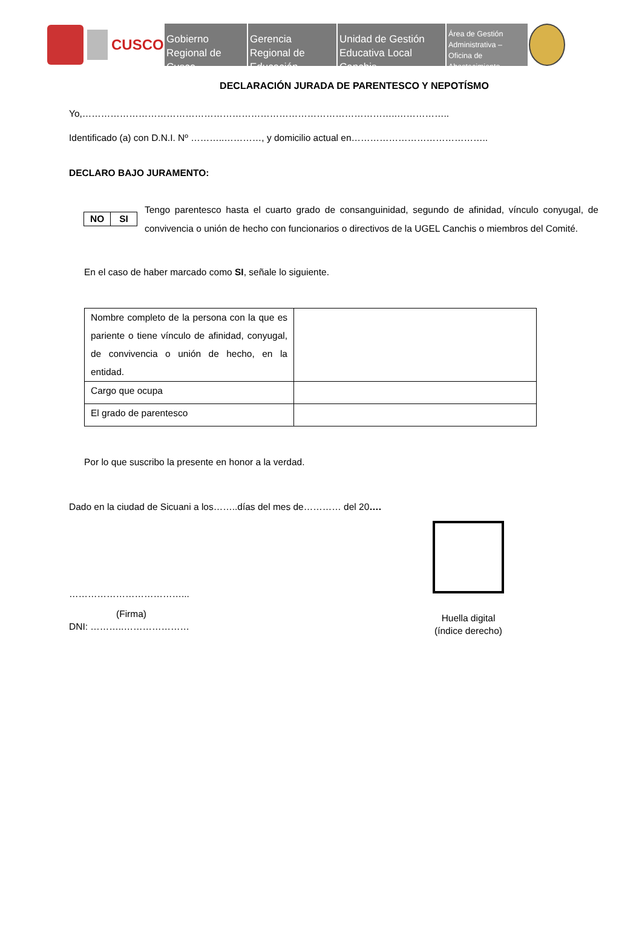CUSCO
Gobierno Regional de Cusco
Gerencia Regional de Educación
Unidad de Gestión Educativa Local Canchis
Área de Gestión Administrativa – Oficina de Abastecimiento
DECLARACIÓN JURADA DE PARENTESCO Y NEPOTÍSMO
Yo,………………………………………………………………………………………..……………..
Identificado (a) con D.N.I. Nº ………..…………, y domicilio actual en……………………………………..
DECLARO BAJO JURAMENTO:
| NO | SI |
Tengo parentesco hasta el cuarto grado de consanguinidad, segundo de afinidad, vínculo conyugal, de convivencia o unión de hecho con funcionarios o directivos de la UGEL Canchis o miembros del Comité.
En el caso de haber marcado como SI, señale lo siguiente.
| Nombre completo de la persona con la que es pariente o tiene vínculo de afinidad, conyugal, de convivencia o unión de hecho, en la entidad. | |
| Cargo que ocupa | |
| El grado de parentesco | |
Por lo que suscribo la presente en honor a la verdad.
Dado en la ciudad de Sicuani a los……..días del mes de………… del 20….
………………………………...
(Firma)
DNI: ………..…………………
Huella digital
(índice derecho)